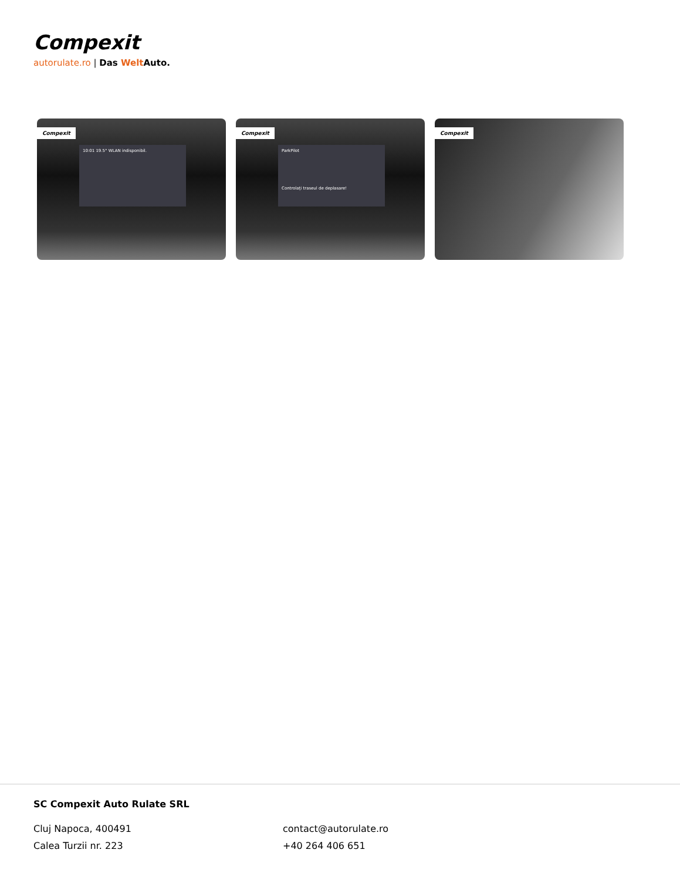Compexit
autorulate.ro | Das Welt Auto.
Compexit
10:01 19.5° WLAN indisponibil.
Compexit
ParkPilot
Controlați traseul de deplasare!
Compexit
SC Compexit Auto Rulate SRL
Cluj Napoca, 400491
Calea Turzii nr. 223
contact@autorulate.ro
+40 264 406 651